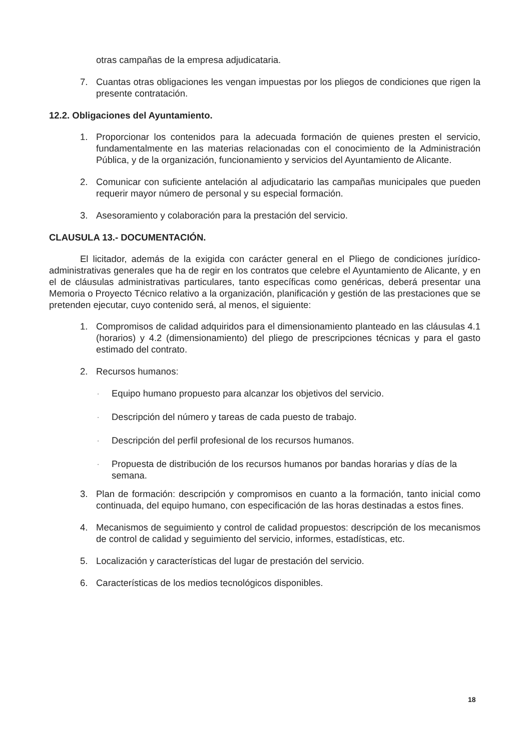otras campañas de la empresa adjudicataria.
7. Cuantas otras obligaciones les vengan impuestas por los pliegos de condiciones que rigen la presente contratación.
12.2. Obligaciones del Ayuntamiento.
1. Proporcionar los contenidos para la adecuada formación de quienes presten el servicio, fundamentalmente en las materias relacionadas con el conocimiento de la Administración Pública, y de la organización, funcionamiento y servicios del Ayuntamiento de Alicante.
2. Comunicar con suficiente antelación al adjudicatario las campañas municipales que pueden requerir mayor número de personal y su especial formación.
3. Asesoramiento y colaboración para la prestación del servicio.
CLAUSULA 13.- DOCUMENTACIÓN.
El licitador, además de la exigida con carácter general en el Pliego de condiciones jurídico-administrativas generales que ha de regir en los contratos que celebre el Ayuntamiento de Alicante, y en el de cláusulas administrativas particulares, tanto específicas como genéricas, deberá presentar una Memoria o Proyecto Técnico relativo a la organización, planificación y gestión de las prestaciones que se pretenden ejecutar, cuyo contenido será, al menos, el siguiente:
1. Compromisos de calidad adquiridos para el dimensionamiento planteado en las cláusulas 4.1 (horarios) y 4.2 (dimensionamiento) del pliego de prescripciones técnicas y para el gasto estimado del contrato.
2. Recursos humanos:
· Equipo humano propuesto para alcanzar los objetivos del servicio.
· Descripción del número y tareas de cada puesto de trabajo.
· Descripción del perfil profesional de los recursos humanos.
· Propuesta de distribución de los recursos humanos por bandas horarias y días de la semana.
3. Plan de formación: descripción y compromisos en cuanto a la formación, tanto inicial como continuada, del equipo humano, con especificación de las horas destinadas a estos fines.
4. Mecanismos de seguimiento y control de calidad propuestos: descripción de los mecanismos de control de calidad y seguimiento del servicio, informes, estadísticas, etc.
5. Localización y características del lugar de prestación del servicio.
6. Características de los medios tecnológicos disponibles.
18